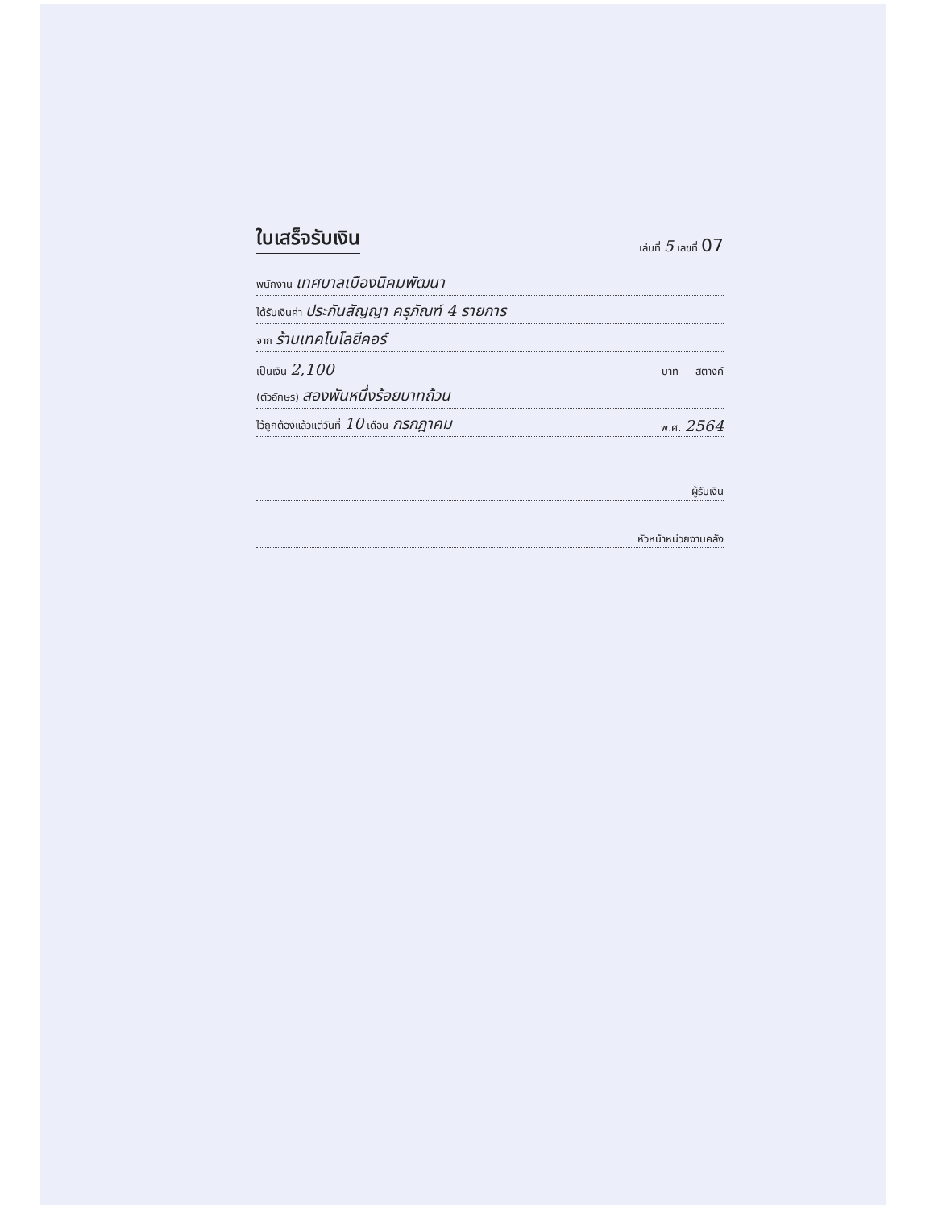ใบเสร็จรับเงิน
เล่มที่ 5 เลขที่ 07
พนักงาน เทศบาลเมืองนิคมพัฒนา
ได้รับเงินค่า ประกันสัญญา ครุภัณฑ์ 4 รายการ
จาก ร้านเทคโนโลยีคอร์
เป็นเงิน 2,100 บาท — สตางค์
(ตัวอักษร) สองพันหนึ่งร้อยบาทถ้วน
ไว้ถูกต้องแล้วแต่วันที่ 10 เดือน กรกฎาคม พ.ศ. 2564
ผู้รับเงิน
หัวหน้าหน่วยงานคลัง